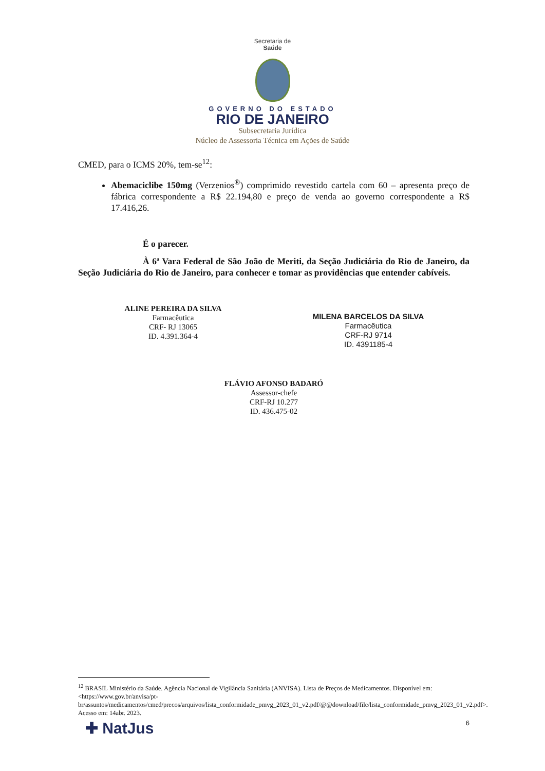Secretaria de
Saúde
GOVERNO DO ESTADO
RIO DE JANEIRO
Subsecretaria Jurídica
Núcleo de Assessoria Técnica em Ações de Saúde
CMED, para o ICMS 20%, tem-se<sup>12</sup>:
Abemaciclibe 150mg (Verzenios<sup>®</sup>) comprimido revestido cartela com 60 – apresenta preço de fábrica correspondente a R$ 22.194,80 e preço de venda ao governo correspondente a R$ 17.416,26.
É o parecer.
À 6ª Vara Federal de São João de Meriti, da Seção Judiciária do Rio de Janeiro, da Seção Judiciária do Rio de Janeiro, para conhecer e tomar as providências que entender cabíveis.
ALINE PEREIRA DA SILVA
Farmacêutica
CRF- RJ 13065
ID. 4.391.364-4
MILENA BARCELOS DA SILVA
Farmacêutica
CRF-RJ 9714
ID. 4391185-4
FLÁVIO AFONSO BADARÓ
Assessor-chefe
CRF-RJ 10.277
ID. 436.475-02
<sup>12</sup> BRASIL Ministério da Saúde. Agência Nacional de Vigilância Sanitária (ANVISA). Lista de Preços de Medicamentos. Disponível em: <https://www.gov.br/anvisa/pt-br/assuntos/medicamentos/cmed/precos/arquivos/lista_conformidade_pmvg_2023_01_v2.pdf/@@download/file/lista_conformidade_pmvg_2023_01_v2.pdf>. Acesso em: 14abr. 2023.
✚ NatJus 6